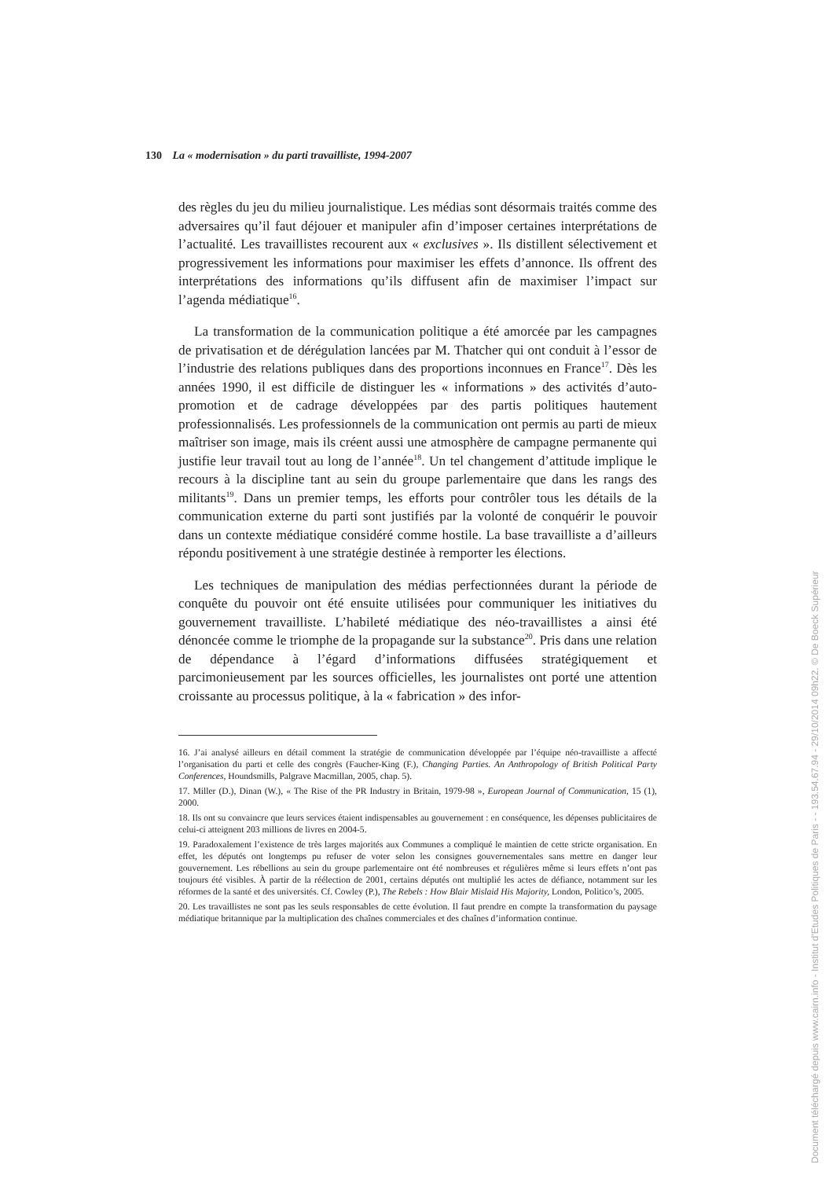130 La « modernisation » du parti travailliste, 1994-2007
des règles du jeu du milieu journalistique. Les médias sont désormais traités comme des adversaires qu’il faut déjouer et manipuler afin d’imposer certaines interprétations de l’actualité. Les travaillistes recourent aux « exclusives ». Ils distillent sélectivement et progressivement les informations pour maximiser les effets d’annonce. Ils offrent des interprétations des informations qu’ils diffusent afin de maximiser l’impact sur l’agenda médiatique<sup>16</sup>.
La transformation de la communication politique a été amorcée par les campagnes de privatisation et de dérégulation lancées par M. Thatcher qui ont conduit à l’essor de l’industrie des relations publiques dans des proportions inconnues en France<sup>17</sup>. Dès les années 1990, il est difficile de distinguer les « informations » des activités d’auto-promotion et de cadrage développées par des partis politiques hautement professionnalisés. Les professionnels de la communication ont permis au parti de mieux maîtriser son image, mais ils créent aussi une atmosphère de campagne permanente qui justifie leur travail tout au long de l’année<sup>18</sup>. Un tel changement d’attitude implique le recours à la discipline tant au sein du groupe parlementaire que dans les rangs des militants<sup>19</sup>. Dans un premier temps, les efforts pour contrôler tous les détails de la communication externe du parti sont justifiés par la volonté de conquérir le pouvoir dans un contexte médiatique considéré comme hostile. La base travailliste a d’ailleurs répondu positivement à une stratégie destinée à remporter les élections.
Les techniques de manipulation des médias perfectionnées durant la période de conquête du pouvoir ont été ensuite utilisées pour communiquer les initiatives du gouvernement travailliste. L’habileté médiatique des néo-travaillistes a ainsi été dénoncée comme le triomphe de la propagande sur la substance<sup>20</sup>. Pris dans une relation de dépendance à l’égard d’informations diffusées stratégiquement et parcimonieusement par les sources officielles, les journalistes ont porté une attention croissante au processus politique, à la « fabrication » des infor-
16. J’ai analysé ailleurs en détail comment la stratégie de communication développée par l’équipe néo-travailliste a affecté l’organisation du parti et celle des congrès (Faucher-King (F.), Changing Parties. An Anthropology of British Political Party Conferences, Houndsmills, Palgrave Macmillan, 2005, chap. 5).
17. Miller (D.), Dinan (W.), « The Rise of the PR Industry in Britain, 1979-98 », European Journal of Communication, 15 (1), 2000.
18. Ils ont su convaincre que leurs services étaient indispensables au gouvernement : en conséquence, les dépenses publicitaires de celui-ci atteignent 203 millions de livres en 2004-5.
19. Paradoxalement l’existence de très larges majorités aux Communes a compliqué le maintien de cette stricte organisation. En effet, les députés ont longtemps pu refuser de voter selon les consignes gouvernementales sans mettre en danger leur gouvernement. Les rébellions au sein du groupe parlementaire ont été nombreuses et régulières même si leurs effets n’ont pas toujours été visibles. À partir de la réélection de 2001, certains députés ont multiplié les actes de défiance, notamment sur les réformes de la santé et des universités. Cf. Cowley (P.), The Rebels : How Blair Mislaid His Majority, London, Politico’s, 2005.
20. Les travaillistes ne sont pas les seuls responsables de cette évolution. Il faut prendre en compte la transformation du paysage médiatique britannique par la multiplication des chaînes commerciales et des chaînes d’information continue.
Document téléchargé depuis www.cairn.info - Institut d'Etudes Politiques de Paris - - 193.54.67.94 - 29/10/2014 09h22. © De Boeck Supérieur